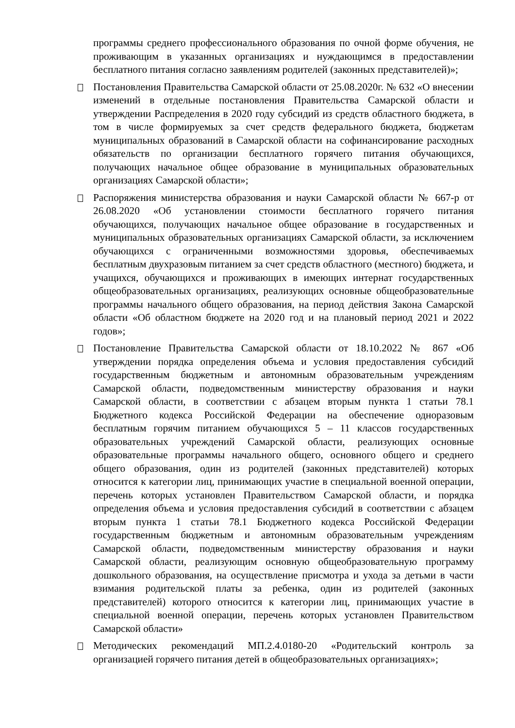программы среднего профессионального образования по очной форме обучения, не проживающим в указанных организациях и нуждающимся в предоставлении бесплатного питания согласно заявлениям родителей (законных представителей)»;
Постановления Правительства Самарской области от 25.08.2020г. № 632 «О внесении изменений в отдельные постановления Правительства Самарской области и утверждении Распределения в 2020 году субсидий из средств областного бюджета, в том в числе формируемых за счет средств федерального бюджета, бюджетам муниципальных образований в Самарской области на софинансирование расходных обязательств по организации бесплатного горячего питания обучающихся, получающих начальное общее образование в муниципальных образовательных организациях Самарской области»;
Распоряжения министерства образования и науки Самарской области № 667-р от 26.08.2020 «Об установлении стоимости бесплатного горячего питания обучающихся, получающих начальное общее образование в государственных и муниципальных образовательных организациях Самарской области, за исключением обучающихся с ограниченными возможностями здоровья, обеспечиваемых бесплатным двухразовым питанием за счет средств областного (местного) бюджета, и учащихся, обучающихся и проживающих в имеющих интернат государственных общеобразовательных организациях, реализующих основные общеобразовательные программы начального общего образования, на период действия Закона Самарской области «Об областном бюджете на 2020 год и на плановый период 2021 и 2022 годов»;
Постановление Правительства Самарской области от 18.10.2022 № 867 «Об утверждении порядка определения объема и условия предоставления субсидий государственным бюджетным и автономным образовательным учреждениям Самарской области, подведомственным министерству образования и науки Самарской области, в соответствии с абзацем вторым пункта 1 статьи 78.1 Бюджетного кодекса Российской Федерации на обеспечение одноразовым бесплатным горячим питанием обучающихся 5 – 11 классов государственных образовательных учреждений Самарской области, реализующих основные образовательные программы начального общего, основного общего и среднего общего образования, один из родителей (законных представителей) которых относится к категории лиц, принимающих участие в специальной военной операции, перечень которых установлен Правительством Самарской области, и порядка определения объема и условия предоставления субсидий в соответствии с абзацем вторым пункта 1 статьи 78.1 Бюджетного кодекса Российской Федерации государственным бюджетным и автономным образовательным учреждениям Самарской области, подведомственным министерству образования и науки Самарской области, реализующим основную общеобразовательную программу дошкольного образования, на осуществление присмотра и ухода за детьми в части взимания родительской платы за ребенка, один из родителей (законных представителей) которого относится к категории лиц, принимающих участие в специальной военной операции, перечень которых установлен Правительством Самарской области»
Методических рекомендаций МП.2.4.0180-20 «Родительский контроль за организацией горячего питания детей в общеобразовательных организациях»;